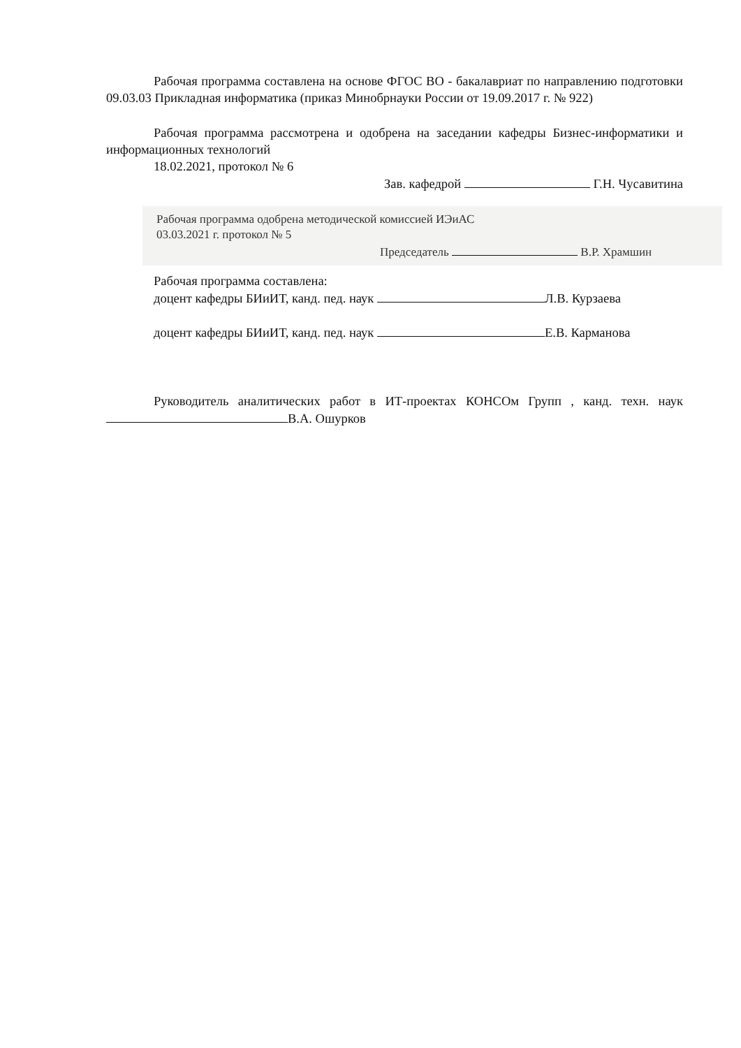Рабочая программа составлена на основе ФГОС ВО - бакалавриат по направлению подготовки 09.03.03 Прикладная информатика (приказ Минобрнауки России от 19.09.2017 г. № 922)
Рабочая программа рассмотрена и одобрена на заседании кафедры Бизнес-информатики и информационных технологий
18.02.2021, протокол № 6
Зав. кафедрой Г.Н. Чусавитина
Рабочая программа одобрена методической комиссией ИЭиАС
03.03.2021 г. протокол № 5
Председатель В.Р. Храмшин
Рабочая программа составлена:
доцент кафедры БИиИТ, канд. пед. наук Л.В. Курзаева
доцент кафедры БИиИТ, канд. пед. наук Е.В. Карманова
Руководитель аналитических работ в ИТ-проектах КОНСОм Групп , канд. техн. наук В.А. Ошурков